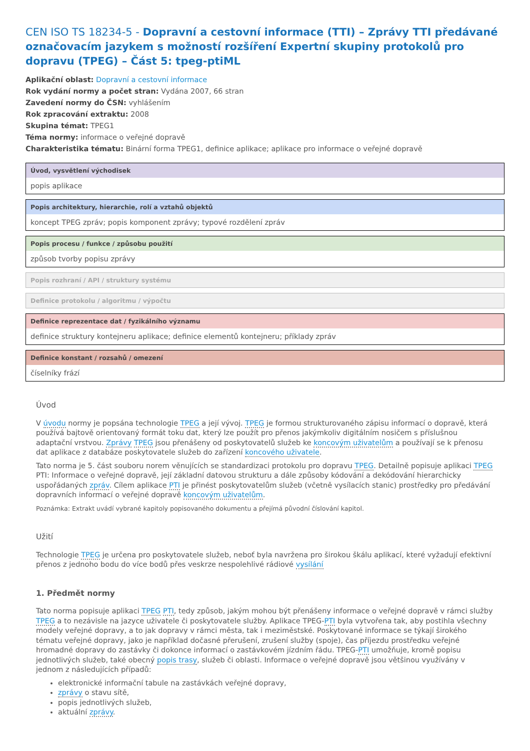CEN ISO TS 18234-5 - Dopravní a cestovní informace (TTI) – Zprávy TTI předávané označovacím jazykem s možností rozšíření Expertní skupiny protokolů pro dopravu (TPEG) – Část 5: tpeg-ptiML
Aplikační oblast: Dopravní a cestovní informace
Rok vydání normy a počet stran: Vydána 2007, 66 stran
Zavedení normy do ČSN: vyhlášením
Rok zpracování extraktu: 2008
Skupina témat: TPEG1
Téma normy: informace o veřejné dopravě
Charakteristika tématu: Binární forma TPEG1, definice aplikace; aplikace pro informace o veřejné dopravě
Úvod, vysvětlení východisek
popis aplikace
Popis architektury, hierarchie, rolí a vztahů objektů
koncept TPEG zpráv; popis komponent zprávy; typové rozdělení zpráv
Popis procesu / funkce / způsobu použití
způsob tvorby popisu zprávy
Popis rozhraní / API / struktury systému
Definice protokolu / algoritmu / výpočtu
Definice reprezentace dat / fyzikálního významu
definice struktury kontejneru aplikace; definice elementů kontejneru; příklady zpráv
Definice konstant / rozsahů / omezení
číselníky frází
Úvod
V úvodu normy je popsána technologie TPEG a její vývoj. TPEG je formou strukturovaného zápisu informací o dopravě, která používá bajtově orientovaný formát toku dat, který lze použít pro přenos jakýmkoliv digitálním nosičem s příslušnou adaptační vrstvou. Zprávy TPEG jsou přenášeny od poskytovatelů služeb ke koncovým uživatelům a používají se k přenosu dat aplikace z databáze poskytovatele služeb do zařízení koncového uživatele.
Tato norma je 5. část souboru norem věnujících se standardizaci protokolu pro dopravu TPEG. Detailně popisuje aplikaci TPEG PTI: Informace o veřejné dopravě, její základní datovou strukturu a dále způsoby kódování a dekódování hierarchicky uspořádaných zpráv. Cílem aplikace PTI je přinést poskytovatelům služeb (včetně vysílacích stanic) prostředky pro předávání dopravních informací o veřejné dopravě koncovým uživatelům.
Poznámka: Extrakt uvádí vybrané kapitoly popisovaného dokumentu a přejímá původní číslování kapitol.
Užití
Technologie TPEG je určena pro poskytovatele služeb, neboť byla navržena pro širokou škálu aplikací, které vyžadují efektivní přenos z jednoho bodu do více bodů přes veskrze nespolehlivé rádiové vysílání
1. Předmět normy
Tato norma popisuje aplikaci TPEG PTI, tedy způsob, jakým mohou být přenášeny informace o veřejné dopravě v rámci služby TPEG a to nezávisle na jazyce uživatele či poskytovatele služby. Aplikace TPEG-PTI byla vytvořena tak, aby postihla všechny modely veřejné dopravy, a to jak dopravy v rámci města, tak i meziměstské. Poskytované informace se týkají širokého tématu veřejné dopravy, jako je například dočasné přerušení, zrušení služby (spoje), čas příjezdu prostředku veřejné hromadné dopravy do zastávky či dokonce informací o zastávkovém jízdním řádu. TPEG-PTI umožňuje, kromě popisu jednotlivých služeb, také obecný popis trasy, služeb či oblasti. Informace o veřejné dopravě jsou většinou využívány v jednom z následujících případů:
elektronické informační tabule na zastávkách veřejné dopravy,
zprávy o stavu sítě,
popis jednotlivých služeb,
aktuální zprávy.